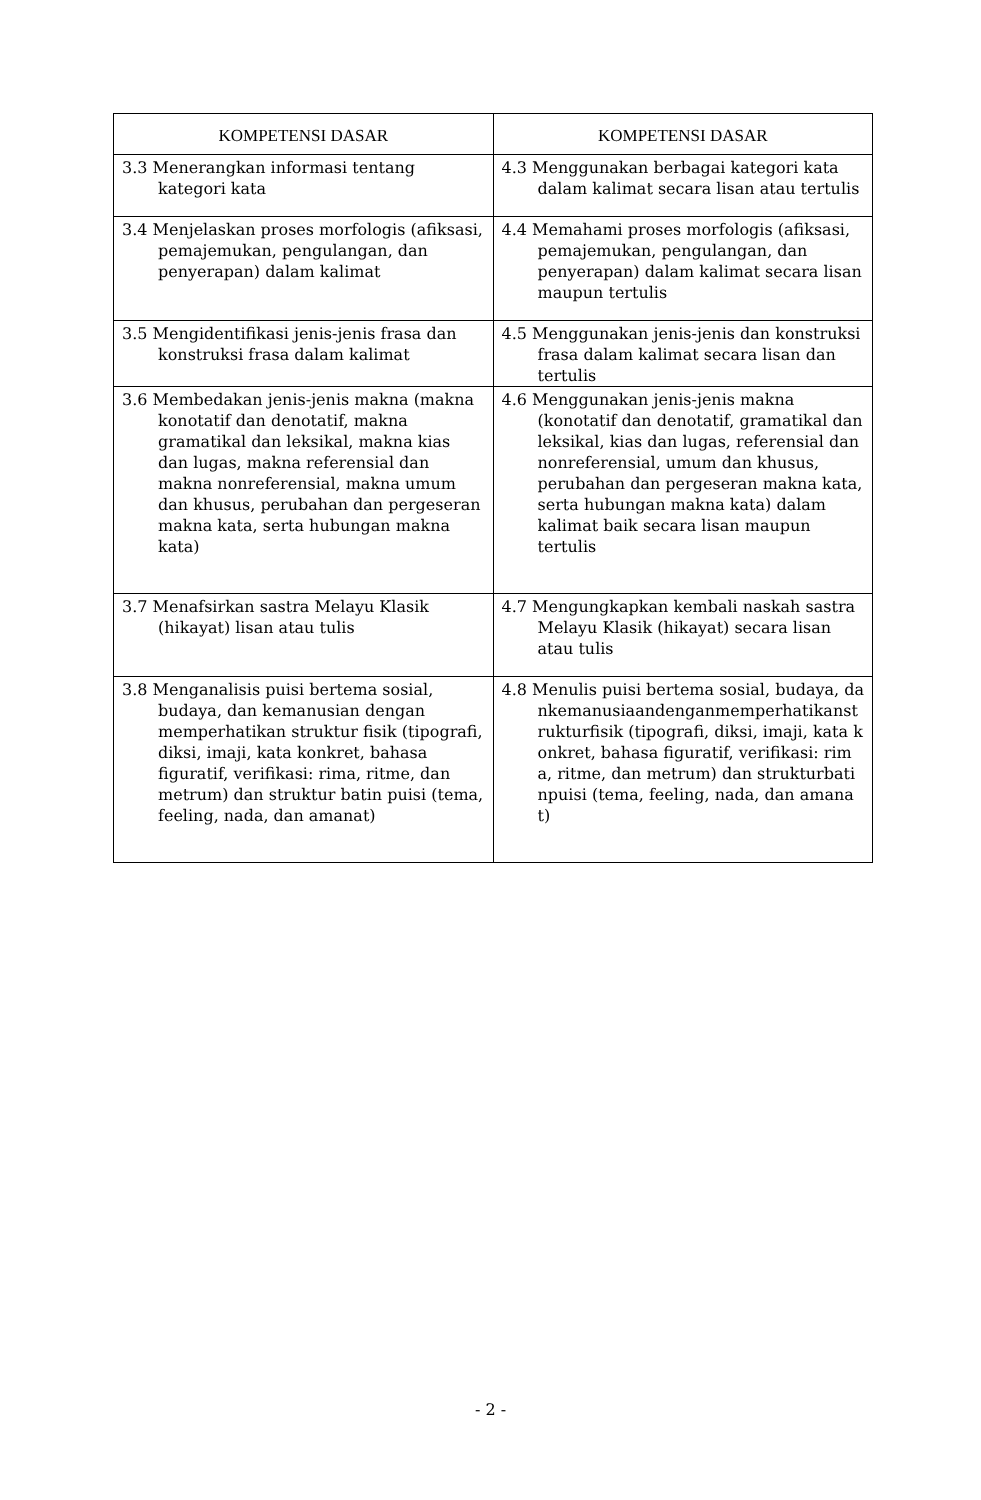| KOMPETENSI DASAR | KOMPETENSI DASAR |
| --- | --- |
| 3.3 Menerangkan informasi tentang kategori kata | 4.3 Menggunakan berbagai kategori kata dalam kalimat secara lisan atau tertulis |
| 3.4 Menjelaskan proses morfologis (afiksasi, pemajemukan, pengulangan, dan penyerapan) dalam kalimat | 4.4 Memahami proses morfologis (afiksasi, pemajemukan, pengulangan, dan penyerapan) dalam kalimat secara lisan maupun tertulis |
| 3.5 Mengidentifikasi jenis-jenis frasa dan konstruksi frasa dalam kalimat | 4.5 Menggunakan jenis-jenis dan konstruksi frasa dalam kalimat secara lisan dan tertulis |
| 3.6 Membedakan jenis-jenis makna (makna konotatif dan denotatif, makna gramatikal dan leksikal, makna kias dan lugas, makna referensial dan makna nonreferensial, makna umum dan khusus, perubahan dan pergeseran makna kata, serta hubungan makna kata) | 4.6 Menggunakan jenis-jenis makna (konotatif dan denotatif, gramatikal dan leksikal, kias dan lugas, referensial dan nonreferensial, umum dan khusus, perubahan dan pergeseran makna kata, serta hubungan makna kata) dalam kalimat baik secara lisan maupun tertulis |
| 3.7 Menafsirkan sastra Melayu Klasik (hikayat) lisan atau tulis | 4.7 Mengungkapkan kembali naskah sastra Melayu Klasik (hikayat) secara lisan atau tulis |
| 3.8 Menganalisis puisi bertema sosial, budaya, dan kemanusian dengan memperhatikan struktur fisik (tipografi, diksi, imaji, kata konkret, bahasa figuratif, verifikasi: rima, ritme, dan metrum) dan struktur batin puisi (tema, feeling, nada, dan amanat) | 4.8 Menulis puisi bertema sosial, budaya, dankemanusiaandenganmemperhatikanstrukturfisik (tipografi, diksi, imaji, kata konkret, bahasa figuratif, verifikasi: rima, ritme, dan metrum) dan strukturbatinpuisi (tema, feeling, nada, dan amanat) |
- 2 -